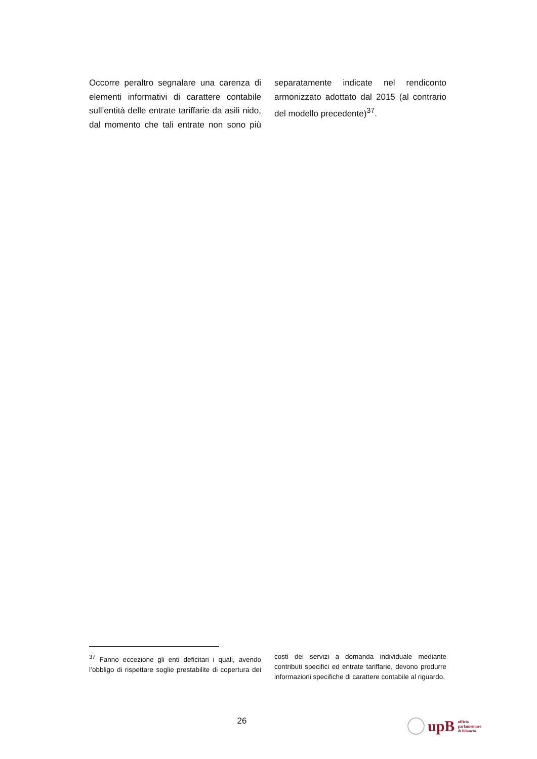Occorre peraltro segnalare una carenza di elementi informativi di carattere contabile sull’entità delle entrate tariffarie da asili nido, dal momento che tali entrate non sono più separatamente indicate nel rendiconto armonizzato adottato dal 2015 (al contrario del modello precedente)<sup>37</sup>.
<sup>37</sup> Fanno eccezione gli enti deficitari i quali, avendo l’obbligo di rispettare soglie prestabilite di copertura dei costi dei servizi a domanda individuale mediante contributi specifici ed entrate tariffarie, devono produrre informazioni specifiche di carattere contabile al riguardo.
26
upB ufficio
parlamentare
di bilancio